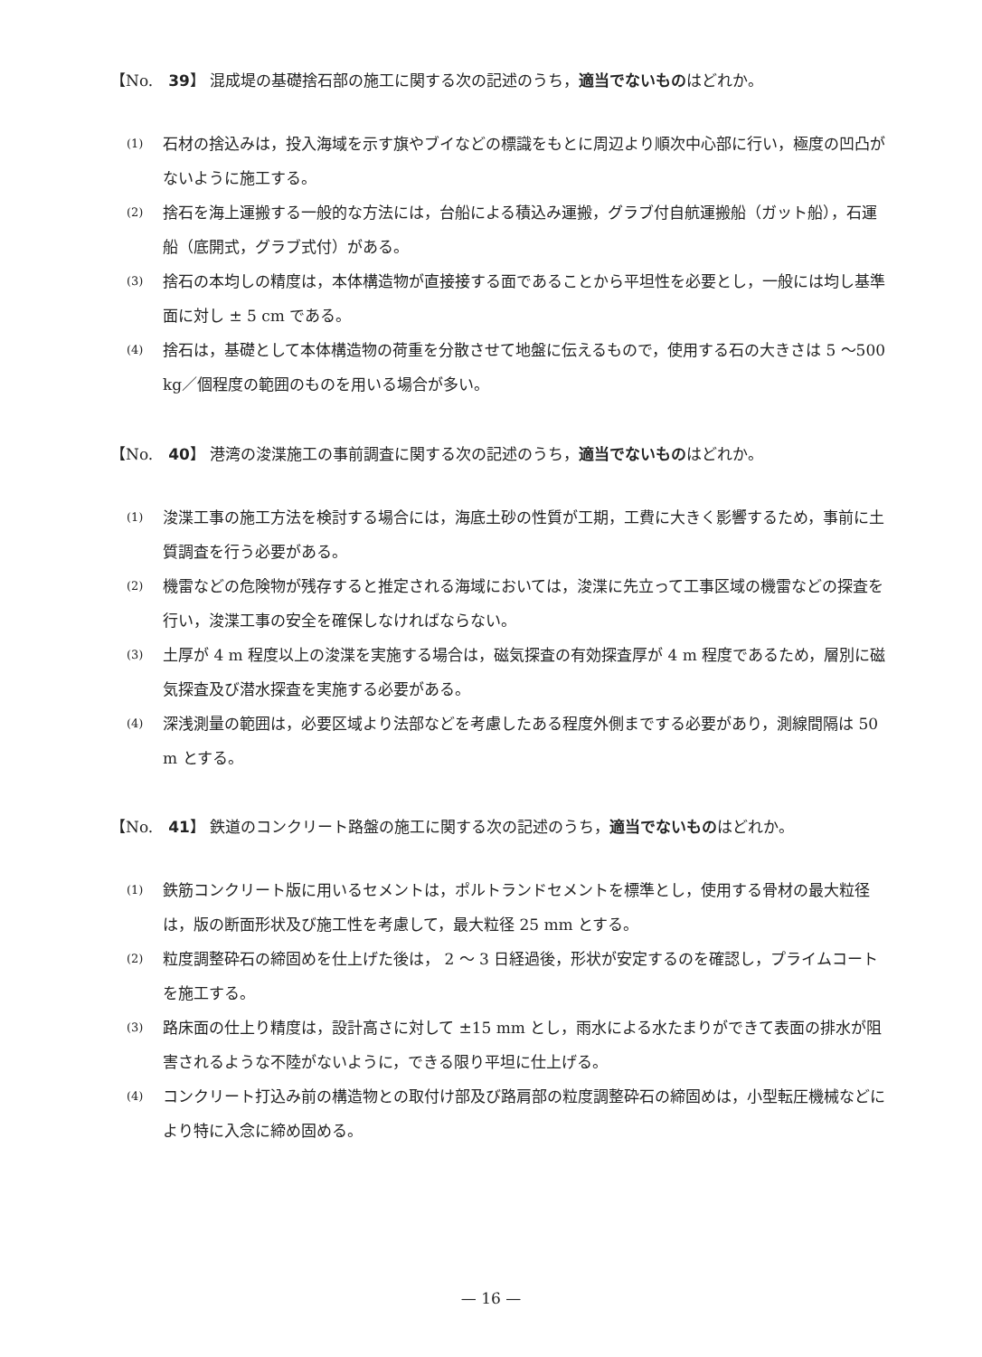【No.　39】 混成堤の基礎捨石部の施工に関する次の記述のうち，適当でないものはどれか。
(1) 石材の捨込みは，投入海域を示す旗やブイなどの標識をもとに周辺より順次中心部に行い，極度の凹凸がないように施工する。
(2) 捨石を海上運搬する一般的な方法には，台船による積込み運搬，グラブ付自航運搬船（ガット船），石運船（底開式，グラブ式付）がある。
(3) 捨石の本均しの精度は，本体構造物が直接接する面であることから平坦性を必要とし，一般には均し基準面に対し ± 5 cm である。
(4) 捨石は，基礎として本体構造物の荷重を分散させて地盤に伝えるもので，使用する石の大きさは 5 ～500 kg／個程度の範囲のものを用いる場合が多い。
【No.　40】 港湾の浚渫施工の事前調査に関する次の記述のうち，適当でないものはどれか。
(1) 浚渫工事の施工方法を検討する場合には，海底土砂の性質が工期，工費に大きく影響するため，事前に土質調査を行う必要がある。
(2) 機雷などの危険物が残存すると推定される海域においては，浚渫に先立って工事区域の機雷などの探査を行い，浚渫工事の安全を確保しなければならない。
(3) 土厚が 4 m 程度以上の浚渫を実施する場合は，磁気探査の有効探査厚が 4 m 程度であるため，層別に磁気探査及び潜水探査を実施する必要がある。
(4) 深浅測量の範囲は，必要区域より法部などを考慮したある程度外側までする必要があり，測線間隔は 50 m とする。
【No.　41】 鉄道のコンクリート路盤の施工に関する次の記述のうち，適当でないものはどれか。
(1) 鉄筋コンクリート版に用いるセメントは，ポルトランドセメントを標準とし，使用する骨材の最大粒径は，版の断面形状及び施工性を考慮して，最大粒径 25 mm とする。
(2) 粒度調整砕石の締固めを仕上げた後は， 2 ～ 3 日経過後，形状が安定するのを確認し，プライムコートを施工する。
(3) 路床面の仕上り精度は，設計高さに対して ±15 mm とし，雨水による水たまりができて表面の排水が阻害されるような不陸がないように，できる限り平坦に仕上げる。
(4) コンクリート打込み前の構造物との取付け部及び路肩部の粒度調整砕石の締固めは，小型転圧機械などにより特に入念に締め固める。
— 16 —